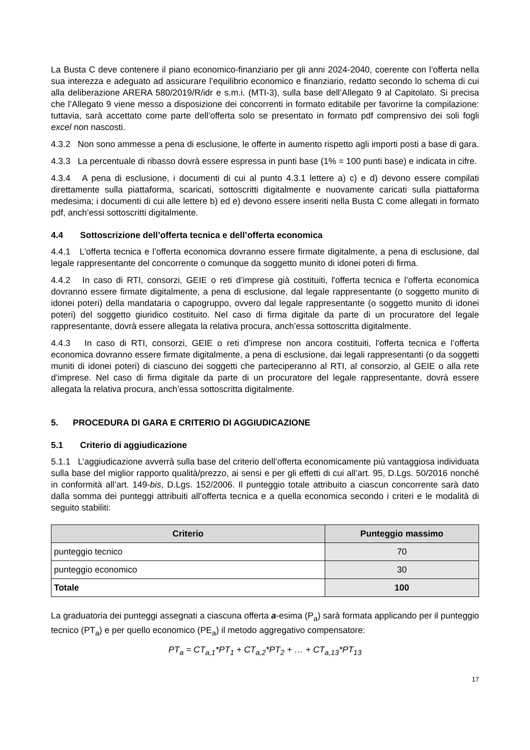La Busta C deve contenere il piano economico-finanziario per gli anni 2024-2040, coerente con l’offerta nella sua interezza e adeguato ad assicurare l’equilibrio economico e finanziario, redatto secondo lo schema di cui alla deliberazione ARERA 580/2019/R/idr e s.m.i. (MTI-3), sulla base dell’Allegato 9 al Capitolato. Si precisa che l’Allegato 9 viene messo a disposizione dei concorrenti in formato editabile per favorirne la compilazione: tuttavia, sarà accettato come parte dell’offerta solo se presentato in formato pdf comprensivo dei soli fogli excel non nascosti.
4.3.2 Non sono ammesse a pena di esclusione, le offerte in aumento rispetto agli importi posti a base di gara.
4.3.3 La percentuale di ribasso dovrà essere espressa in punti base (1% = 100 punti base) e indicata in cifre.
4.3.4 A pena di esclusione, i documenti di cui al punto 4.3.1 lettere a) c) e d) devono essere compilati direttamente sulla piattaforma, scaricati, sottoscritti digitalmente e nuovamente caricati sulla piattaforma medesima; i documenti di cui alle lettere b) ed e) devono essere inseriti nella Busta C come allegati in formato pdf, anch’essi sottoscritti digitalmente.
4.4 Sottoscrizione dell’offerta tecnica e dell’offerta economica
4.4.1 L'offerta tecnica e l’offerta economica dovranno essere firmate digitalmente, a pena di esclusione, dal legale rappresentante del concorrente o comunque da soggetto munito di idonei poteri di firma.
4.4.2 In caso di RTI, consorzi, GEIE o reti d’imprese già costituiti, l'offerta tecnica e l’offerta economica dovranno essere firmate digitalmente, a pena di esclusione, dal legale rappresentante (o soggetto munito di idonei poteri) della mandataria o capogruppo, ovvero dal legale rappresentante (o soggetto munito di idonei poteri) del soggetto giuridico costituito. Nel caso di firma digitale da parte di un procuratore del legale rappresentante, dovrà essere allegata la relativa procura, anch’essa sottoscritta digitalmente.
4.4.3 In caso di RTI, consorzi, GEIE o reti d’imprese non ancora costituiti, l'offerta tecnica e l’offerta economica dovranno essere firmate digitalmente, a pena di esclusione, dai legali rappresentanti (o da soggetti muniti di idonei poteri) di ciascuno dei soggetti che parteciperanno al RTI, al consorzio, al GEIE o alla rete d’imprese. Nel caso di firma digitale da parte di un procuratore del legale rappresentante, dovrà essere allegata la relativa procura, anch’essa sottoscritta digitalmente.
5. PROCEDURA DI GARA E CRITERIO DI AGGIUDICAZIONE
5.1 Criterio di aggiudicazione
5.1.1 L’aggiudicazione avverrà sulla base del criterio dell’offerta economicamente più vantaggiosa individuata sulla base del miglior rapporto qualità/prezzo, ai sensi e per gli effetti di cui all’art. 95, D.Lgs. 50/2016 nonché in conformità all’art. 149-bis, D.Lgs. 152/2006. Il punteggio totale attribuito a ciascun concorrente sarà dato dalla somma dei punteggi attribuiti all’offerta tecnica e a quella economica secondo i criteri e le modalità di seguito stabiliti:
| Criterio | Punteggio massimo |
| --- | --- |
| punteggio tecnico | 70 |
| punteggio economico | 30 |
| Totale | 100 |
La graduatoria dei punteggi assegnati a ciascuna offerta a-esima (P<sub>a</sub>) sarà formata applicando per il punteggio tecnico (PT<sub>a</sub>) e per quello economico (PE<sub>a</sub>) il metodo aggregativo compensatore:
PT<sub>a</sub> = CT<sub>a,1</sub>*PT<sub>1</sub> + CT<sub>a,2</sub>*PT<sub>2</sub> + … + CT<sub>a,13</sub>*PT<sub>13</sub>
17